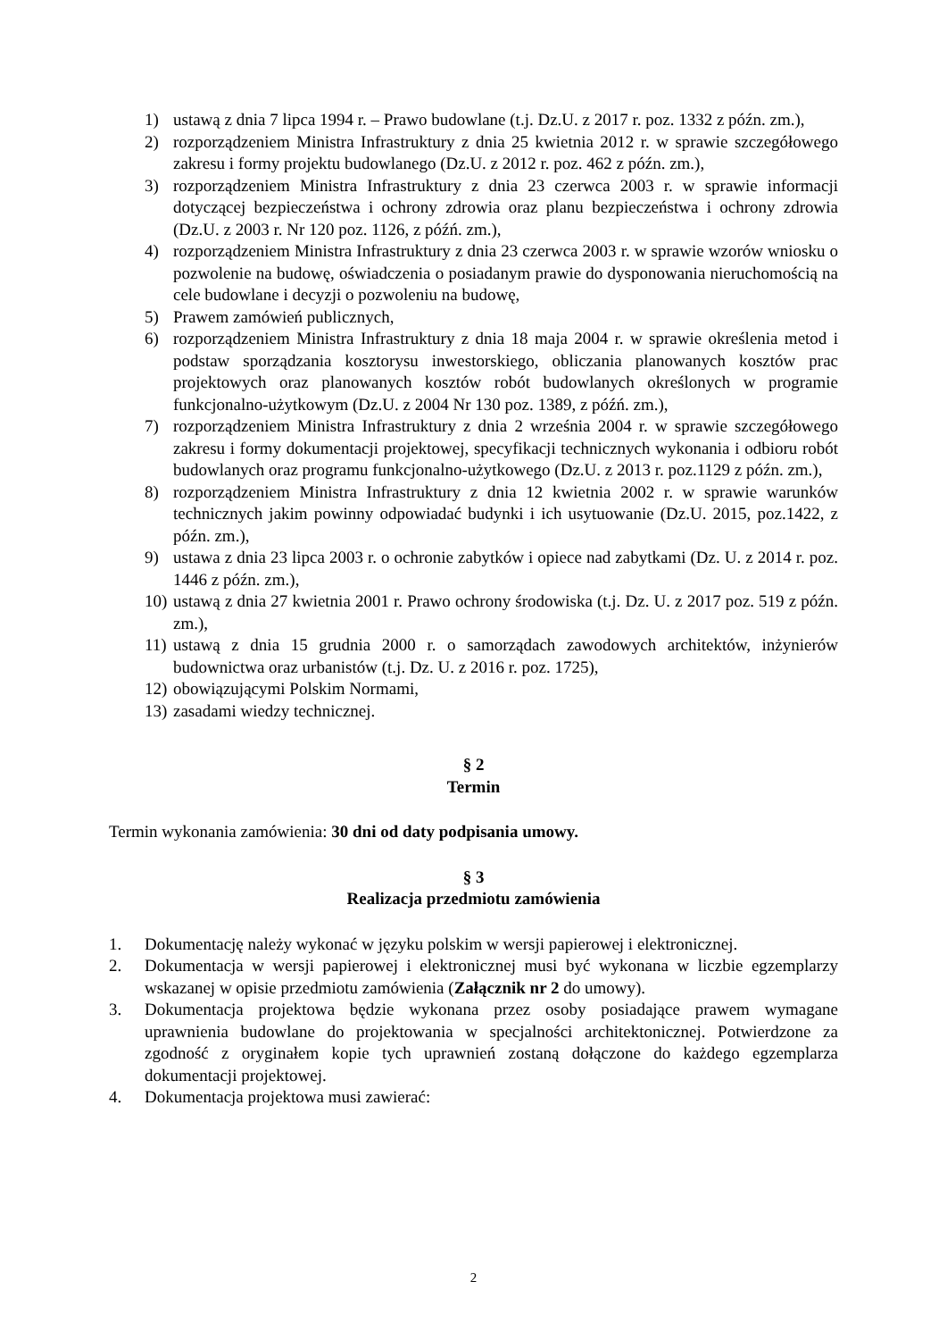1) ustawą z dnia 7 lipca 1994 r. – Prawo budowlane (t.j. Dz.U. z 2017 r. poz. 1332 z późn. zm.),
2) rozporządzeniem Ministra Infrastruktury z dnia 25 kwietnia 2012 r. w sprawie szczegółowego zakresu i formy projektu budowlanego (Dz.U. z 2012 r. poz. 462 z późn. zm.),
3) rozporządzeniem Ministra Infrastruktury z dnia 23 czerwca 2003 r. w sprawie informacji dotyczącej bezpieczeństwa i ochrony zdrowia oraz planu bezpieczeństwa i ochrony zdrowia (Dz.U. z 2003 r. Nr 120 poz. 1126, z późń. zm.),
4) rozporządzeniem Ministra Infrastruktury z dnia 23 czerwca 2003 r. w sprawie wzorów wniosku o pozwolenie na budowę, oświadczenia o posiadanym prawie do dysponowania nieruchomością na cele budowlane i decyzji o pozwoleniu na budowę,
5) Prawem zamówień publicznych,
6) rozporządzeniem Ministra Infrastruktury z dnia 18 maja 2004 r. w sprawie określenia metod i podstaw sporządzania kosztorysu inwestorskiego, obliczania planowanych kosztów prac projektowych oraz planowanych kosztów robót budowlanych określonych w programie funkcjonalno-użytkowym (Dz.U. z 2004 Nr 130 poz. 1389, z późń. zm.),
7) rozporządzeniem Ministra Infrastruktury z dnia 2 września 2004 r. w sprawie szczegółowego zakresu i formy dokumentacji projektowej, specyfikacji technicznych wykonania i odbioru robót budowlanych oraz programu funkcjonalno-użytkowego (Dz.U. z 2013 r. poz.1129 z późn. zm.),
8) rozporządzeniem Ministra Infrastruktury z dnia 12 kwietnia 2002 r. w sprawie warunków technicznych jakim powinny odpowiadać budynki i ich usytuowanie (Dz.U. 2015, poz.1422, z późn. zm.),
9) ustawa z dnia 23 lipca 2003 r. o ochronie zabytków i opiece nad zabytkami (Dz. U. z 2014 r. poz. 1446 z późn. zm.),
10) ustawą z dnia 27 kwietnia 2001 r. Prawo ochrony środowiska (t.j. Dz. U. z 2017 poz. 519 z późn. zm.),
11) ustawą z dnia 15 grudnia 2000 r. o samorządach zawodowych architektów, inżynierów budownictwa oraz urbanistów (t.j. Dz. U. z 2016 r. poz. 1725),
12) obowiązującymi Polskim Normami,
13) zasadami wiedzy technicznej.
§ 2
Termin
Termin wykonania zamówienia: 30 dni od daty podpisania umowy.
§ 3
Realizacja przedmiotu zamówienia
1. Dokumentację należy wykonać w języku polskim w wersji papierowej i elektronicznej.
2. Dokumentacja w wersji papierowej i elektronicznej musi być wykonana w liczbie egzemplarzy wskazanej w opisie przedmiotu zamówienia (Załącznik nr 2 do umowy).
3. Dokumentacja projektowa będzie wykonana przez osoby posiadające prawem wymagane uprawnienia budowlane do projektowania w specjalności architektonicznej. Potwierdzone za zgodność z oryginałem kopie tych uprawnień zostaną dołączone do każdego egzemplarza dokumentacji projektowej.
4. Dokumentacja projektowa musi zawierać:
2